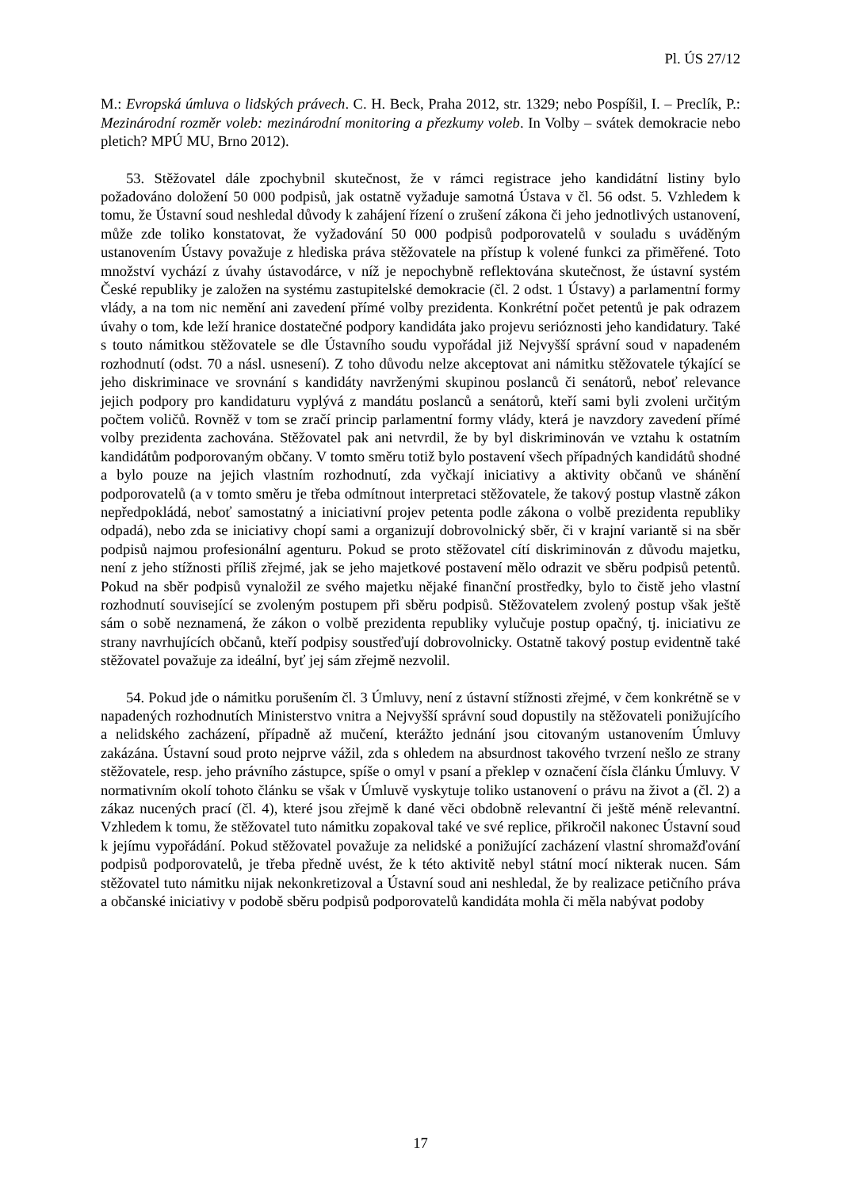Pl. ÚS 27/12
M.: Evropská úmluva o lidských právech. C. H. Beck, Praha 2012, str. 1329; nebo Pospíšil, I. – Preclík, P.: Mezinárodní rozměr voleb: mezinárodní monitoring a přezkumy voleb. In Volby – svátek demokracie nebo pletich? MPÚ MU, Brno 2012).
53. Stěžovatel dále zpochybnil skutečnost, že v rámci registrace jeho kandidátní listiny bylo požadováno doložení 50 000 podpisů, jak ostatně vyžaduje samotná Ústava v čl. 56 odst. 5. Vzhledem k tomu, že Ústavní soud neshledal důvody k zahájení řízení o zrušení zákona či jeho jednotlivých ustanovení, může zde toliko konstatovat, že vyžadování 50 000 podpisů podporovatelů v souladu s uváděným ustanovením Ústavy považuje z hlediska práva stěžovatele na přístup k volené funkci za přiměřené. Toto množství vychází z úvahy ústavodárce, v níž je nepochybně reflektována skutečnost, že ústavní systém České republiky je založen na systému zastupitelské demokracie (čl. 2 odst. 1 Ústavy) a parlamentní formy vlády, a na tom nic nemění ani zavedení přímé volby prezidenta. Konkrétní počet petentů je pak odrazem úvahy o tom, kde leží hranice dostatečné podpory kandidáta jako projevu serióznosti jeho kandidatury. Také s touto námitkou stěžovatele se dle Ústavního soudu vypořádal již Nejvyšší správní soud v napadeném rozhodnutí (odst. 70 a násl. usnesení). Z toho důvodu nelze akceptovat ani námitku stěžovatele týkající se jeho diskriminace ve srovnání s kandidáty navrženými skupinou poslanců či senátorů, neboť relevance jejich podpory pro kandidaturu vyplývá z mandátu poslanců a senátorů, kteří sami byli zvoleni určitým počtem voličů. Rovněž v tom se zračí princip parlamentní formy vlády, která je navzdory zavedení přímé volby prezidenta zachována. Stěžovatel pak ani netvrdil, že by byl diskriminován ve vztahu k ostatním kandidátům podporovaným občany. V tomto směru totiž bylo postavení všech případných kandidátů shodné a bylo pouze na jejich vlastním rozhodnutí, zda vyčkají iniciativy a aktivity občanů ve shánění podporovatelů (a v tomto směru je třeba odmítnout interpretaci stěžovatele, že takový postup vlastně zákon nepředpokládá, neboť samostatný a iniciativní projev petenta podle zákona o volbě prezidenta republiky odpadá), nebo zda se iniciativy chopí sami a organizují dobrovolnický sběr, či v krajní variantě si na sběr podpisů najmou profesionální agenturu. Pokud se proto stěžovatel cítí diskriminován z důvodu majetku, není z jeho stížnosti příliš zřejmé, jak se jeho majetkové postavení mělo odrazit ve sběru podpisů petentů. Pokud na sběr podpisů vynaložil ze svého majetku nějaké finanční prostředky, bylo to čistě jeho vlastní rozhodnutí související se zvoleným postupem při sběru podpisů. Stěžovatelem zvolený postup však ještě sám o sobě neznamená, že zákon o volbě prezidenta republiky vylučuje postup opačný, tj. iniciativu ze strany navrhujících občanů, kteří podpisy soustřeďují dobrovolnicky. Ostatně takový postup evidentně také stěžovatel považuje za ideální, byť jej sám zřejmě nezvolil.
54. Pokud jde o námitku porušením čl. 3 Úmluvy, není z ústavní stížnosti zřejmé, v čem konkrétně se v napadených rozhodnutích Ministerstvo vnitra a Nejvyšší správní soud dopustily na stěžovateli ponižujícího a nelidského zacházení, případně až mučení, kterážto jednání jsou citovaným ustanovením Úmluvy zakázána. Ústavní soud proto nejprve vážil, zda s ohledem na absurdnost takového tvrzení nešlo ze strany stěžovatele, resp. jeho právního zástupce, spíše o omyl v psaní a překlep v označení čísla článku Úmluvy. V normativním okolí tohoto článku se však v Úmluvě vyskytuje toliko ustanovení o právu na život a (čl. 2) a zákaz nucených prací (čl. 4), které jsou zřejmě k dané věci obdobně relevantní či ještě méně relevantní. Vzhledem k tomu, že stěžovatel tuto námitku zopakoval také ve své replice, přikročil nakonec Ústavní soud k jejímu vypořádání. Pokud stěžovatel považuje za nelidské a ponižující zacházení vlastní shromažďování podpisů podporovatelů, je třeba předně uvést, že k této aktivitě nebyl státní mocí nikterak nucen. Sám stěžovatel tuto námitku nijak nekonkretizoval a Ústavní soud ani neshledal, že by realizace petičního práva a občanské iniciativy v podobě sběru podpisů podporovatelů kandidáta mohla či měla nabývat podoby
17